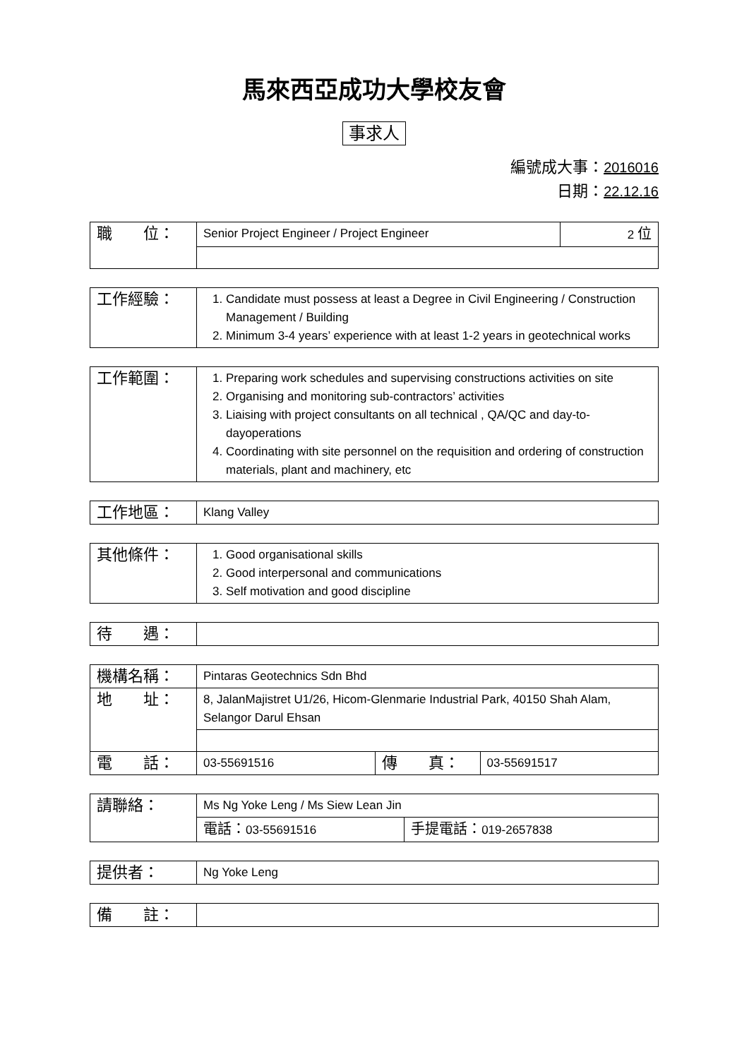馬來西亞成功大學校友會
事求人
編號成大事：2016016
日期：22.12.16
| 職 位： | Senior Project Engineer / Project Engineer | 2 位 |
| 工作經驗： | 1. Candidate must possess at least a Degree in Civil Engineering / Construction Management / Building 2. Minimum 3-4 years’ experience with at least 1-2 years in geotechnical works |
| 工作範圍： | 1. Preparing work schedules and supervising constructions activities on site 2. Organising and monitoring sub-contractors’ activities 3. Liaising with project consultants on all technical , QA/QC and day-to-dayoperations 4. Coordinating with site personnel on the requisition and ordering of construction materials, plant and machinery, etc |
| 工作地區： | Klang Valley |
| 其他條件： | 1. Good organisational skills 2. Good interpersonal and communications 3. Self motivation and good discipline |
| 待 遇： | |
| 機構名稱： | Pintaras Geotechnics Sdn Bhd | | |
| 地 址： | 8, JalanMajistret U1/26, Hicom-Glenmarie Industrial Park, 40150 Shah Alam, Selangor Darul Ehsan | | |
| 電 話： | 03-55691516 | 傳 真： | 03-55691517 |
| 請聯絡： | Ms Ng Yoke Leng / Ms Siew Lean Jin | |
| | 電話： 03-55691516 | 手提電話： 019-2657838 |
| 提供者： | Ng Yoke Leng |
| 備 註： | |